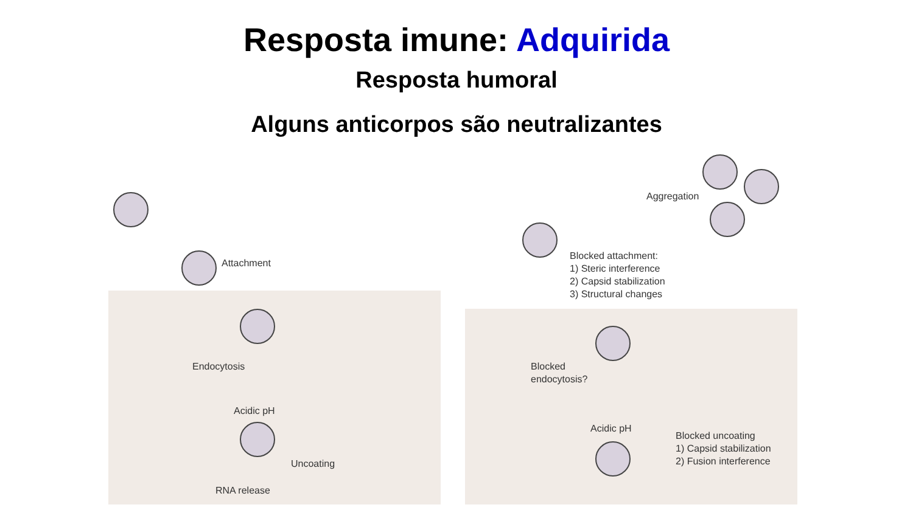Resposta imune: Adquirida
Resposta humoral
Alguns anticorpos são neutralizantes
Attachment
Endocytosis
Acidic pH
Uncoating
RNA release
Aggregation
Blocked attachment:
1) Steric interference
2) Capsid stabilization
3) Structural changes
Blocked
endocytosis?
Acidic pH
Blocked uncoating
1) Capsid stabilization
2) Fusion interference